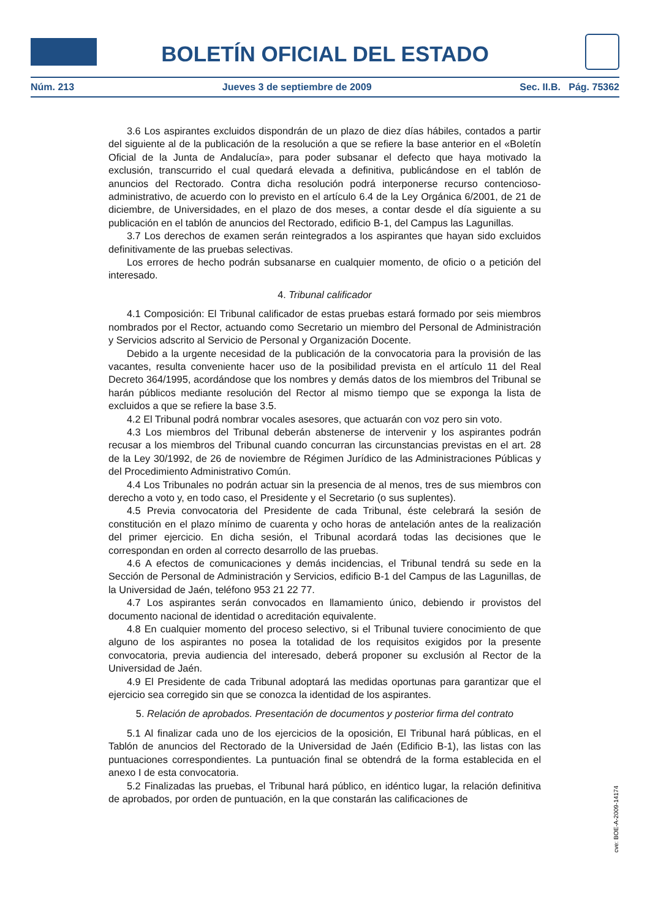BOLETÍN OFICIAL DEL ESTADO
Núm. 213 Jueves 3 de septiembre de 2009 Sec. II.B. Pág. 75362
3.6 Los aspirantes excluidos dispondrán de un plazo de diez días hábiles, contados a partir del siguiente al de la publicación de la resolución a que se refiere la base anterior en el «Boletín Oficial de la Junta de Andalucía», para poder subsanar el defecto que haya motivado la exclusión, transcurrido el cual quedará elevada a definitiva, publicándose en el tablón de anuncios del Rectorado. Contra dicha resolución podrá interponerse recurso contencioso-administrativo, de acuerdo con lo previsto en el artículo 6.4 de la Ley Orgánica 6/2001, de 21 de diciembre, de Universidades, en el plazo de dos meses, a contar desde el día siguiente a su publicación en el tablón de anuncios del Rectorado, edificio B-1, del Campus las Lagunillas.
3.7 Los derechos de examen serán reintegrados a los aspirantes que hayan sido excluidos definitivamente de las pruebas selectivas.
Los errores de hecho podrán subsanarse en cualquier momento, de oficio o a petición del interesado.
4. Tribunal calificador
4.1 Composición: El Tribunal calificador de estas pruebas estará formado por seis miembros nombrados por el Rector, actuando como Secretario un miembro del Personal de Administración y Servicios adscrito al Servicio de Personal y Organización Docente.
Debido a la urgente necesidad de la publicación de la convocatoria para la provisión de las vacantes, resulta conveniente hacer uso de la posibilidad prevista en el artículo 11 del Real Decreto 364/1995, acordándose que los nombres y demás datos de los miembros del Tribunal se harán públicos mediante resolución del Rector al mismo tiempo que se exponga la lista de excluidos a que se refiere la base 3.5.
4.2 El Tribunal podrá nombrar vocales asesores, que actuarán con voz pero sin voto.
4.3 Los miembros del Tribunal deberán abstenerse de intervenir y los aspirantes podrán recusar a los miembros del Tribunal cuando concurran las circunstancias previstas en el art. 28 de la Ley 30/1992, de 26 de noviembre de Régimen Jurídico de las Administraciones Públicas y del Procedimiento Administrativo Común.
4.4 Los Tribunales no podrán actuar sin la presencia de al menos, tres de sus miembros con derecho a voto y, en todo caso, el Presidente y el Secretario (o sus suplentes).
4.5 Previa convocatoria del Presidente de cada Tribunal, éste celebrará la sesión de constitución en el plazo mínimo de cuarenta y ocho horas de antelación antes de la realización del primer ejercicio. En dicha sesión, el Tribunal acordará todas las decisiones que le correspondan en orden al correcto desarrollo de las pruebas.
4.6 A efectos de comunicaciones y demás incidencias, el Tribunal tendrá su sede en la Sección de Personal de Administración y Servicios, edificio B-1 del Campus de las Lagunillas, de la Universidad de Jaén, teléfono 953 21 22 77.
4.7 Los aspirantes serán convocados en llamamiento único, debiendo ir provistos del documento nacional de identidad o acreditación equivalente.
4.8 En cualquier momento del proceso selectivo, si el Tribunal tuviere conocimiento de que alguno de los aspirantes no posea la totalidad de los requisitos exigidos por la presente convocatoria, previa audiencia del interesado, deberá proponer su exclusión al Rector de la Universidad de Jaén.
4.9 El Presidente de cada Tribunal adoptará las medidas oportunas para garantizar que el ejercicio sea corregido sin que se conozca la identidad de los aspirantes.
5. Relación de aprobados. Presentación de documentos y posterior firma del contrato
5.1 Al finalizar cada uno de los ejercicios de la oposición, El Tribunal hará públicas, en el Tablón de anuncios del Rectorado de la Universidad de Jaén (Edificio B-1), las listas con las puntuaciones correspondientes. La puntuación final se obtendrá de la forma establecida en el anexo I de esta convocatoria.
5.2 Finalizadas las pruebas, el Tribunal hará público, en idéntico lugar, la relación definitiva de aprobados, por orden de puntuación, en la que constarán las calificaciones de
cve: BOE-A-2009-14174